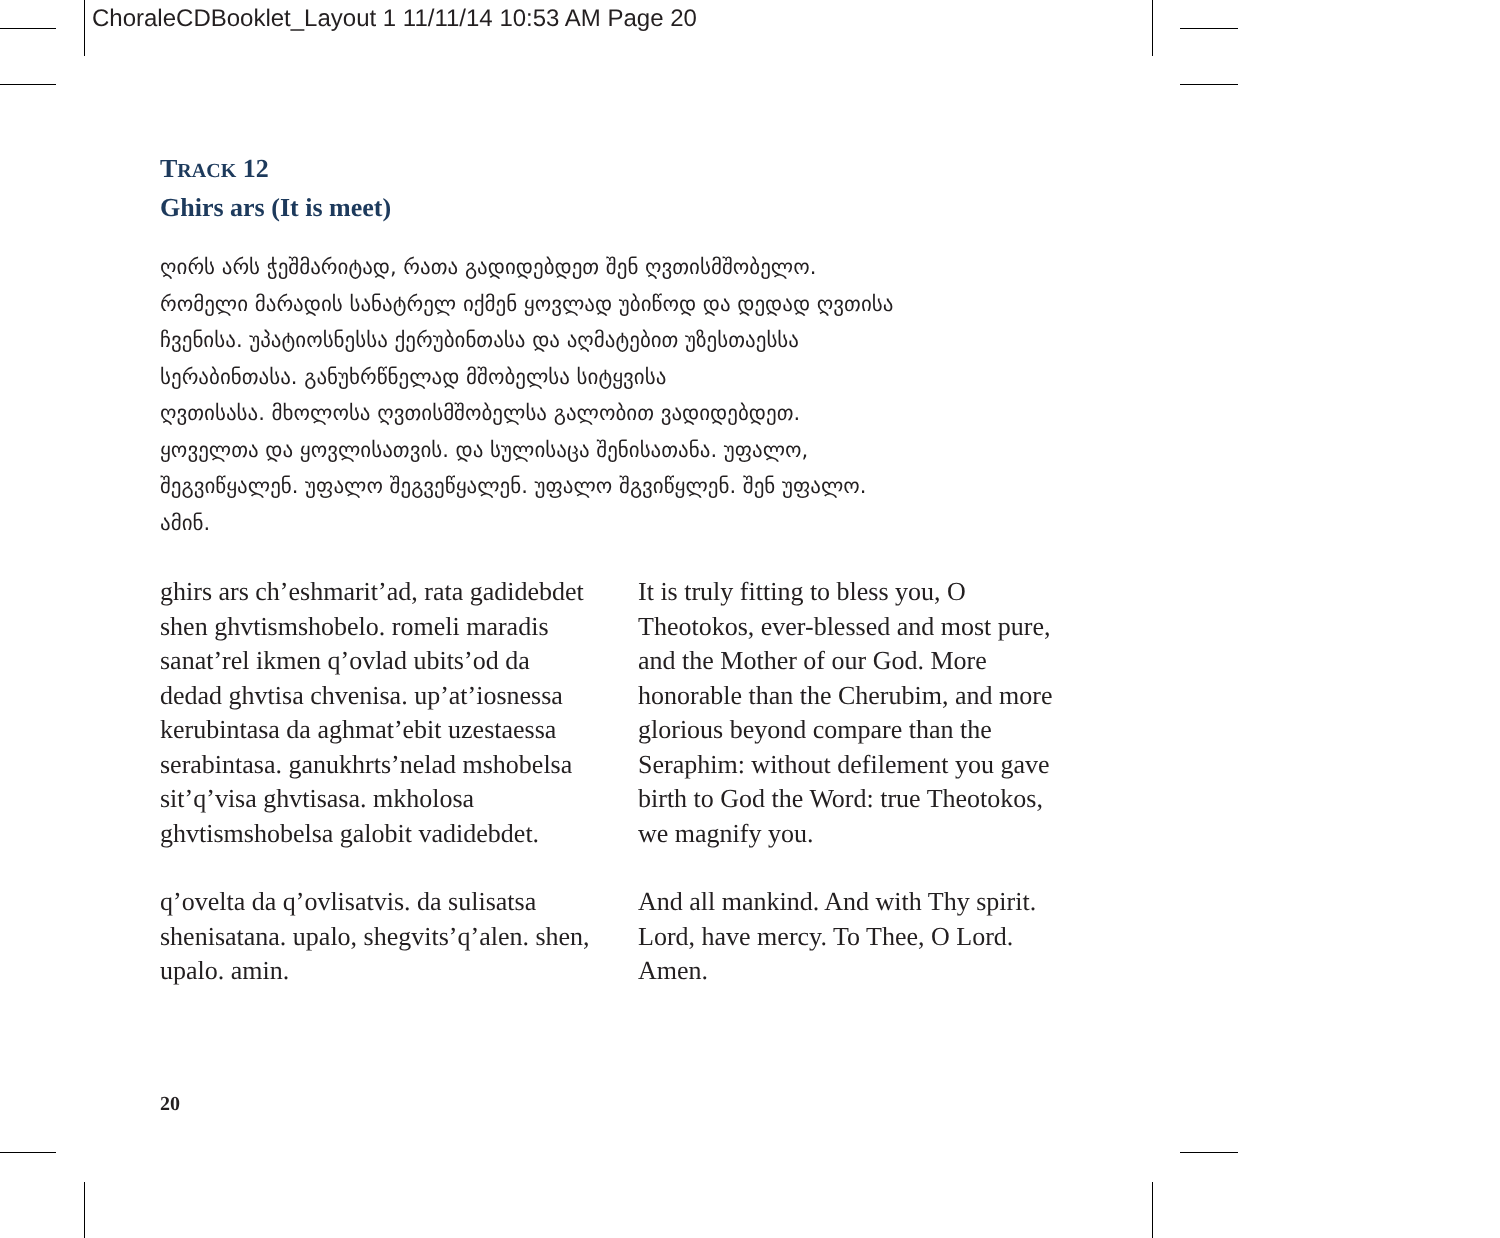ChoraleCDBooklet_Layout 1 11/11/14 10:53 AM Page 20
TRACK 12
Ghirs ars (It is meet)
ღირს არს ჭეშმარიტად, რათა გადიდებდეთ შენ ღვთისმშობელო.
რომელი მარადის სანატრელ იქმენ ყოვლად უბიწოდ და დედად ღვთისა
ჩვენისა. უპატიოსნესსა ქერუბინთასა და აღმატებით უზესთაესსა
სერაბინთასა. განუხრწნელად მშობელსა სიტყვისა
ღვთისასა. მხოლოსა ღვთისმშობელსა გალობით ვადიდებდეთ.
ყოველთა და ყოვლისათვის. და სულისაცა შენისათანა. უფალო,
შეგვიწყალენ. უფალო შეგვეწყალენ. უფალო შგვიწყლენ. შენ უფალო.
ამინ.
ghirs ars ch’eshmarit’ad, rata gadidebdet shen ghvtismshobelo. romeli maradis sanat’rel ikmen q’ovlad ubits’od da dedad ghvtisa chvenisa. up’at’iosnessa kerubintasa da aghmat’ebit uzestaessa serabintasa. ganukhrts’nelad mshobelsa sit’q’visa ghvtisasa. mkholosa ghvtismshobelsa galobit vadidebdet.
q’ovelta da q’ovlisatvis. da sulisatsa shenisatana. upalo, shegvits’q’alen. shen, upalo. amin.
It is truly fitting to bless you, O Theotokos, ever-blessed and most pure, and the Mother of our God. More honorable than the Cherubim, and more glorious beyond compare than the Seraphim: without defilement you gave birth to God the Word: true Theotokos, we magnify you.
And all mankind. And with Thy spirit. Lord, have mercy. To Thee, O Lord. Amen.
20